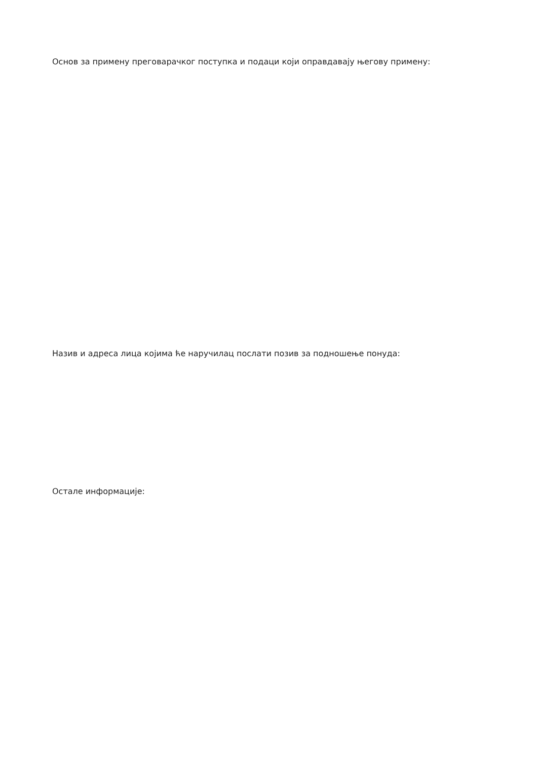Основ за примену преговарачког поступка и подаци који оправдавају његову примену:
Назив и адреса лица којима ће наручилац послати позив за подношење понуда:
Остале информације: